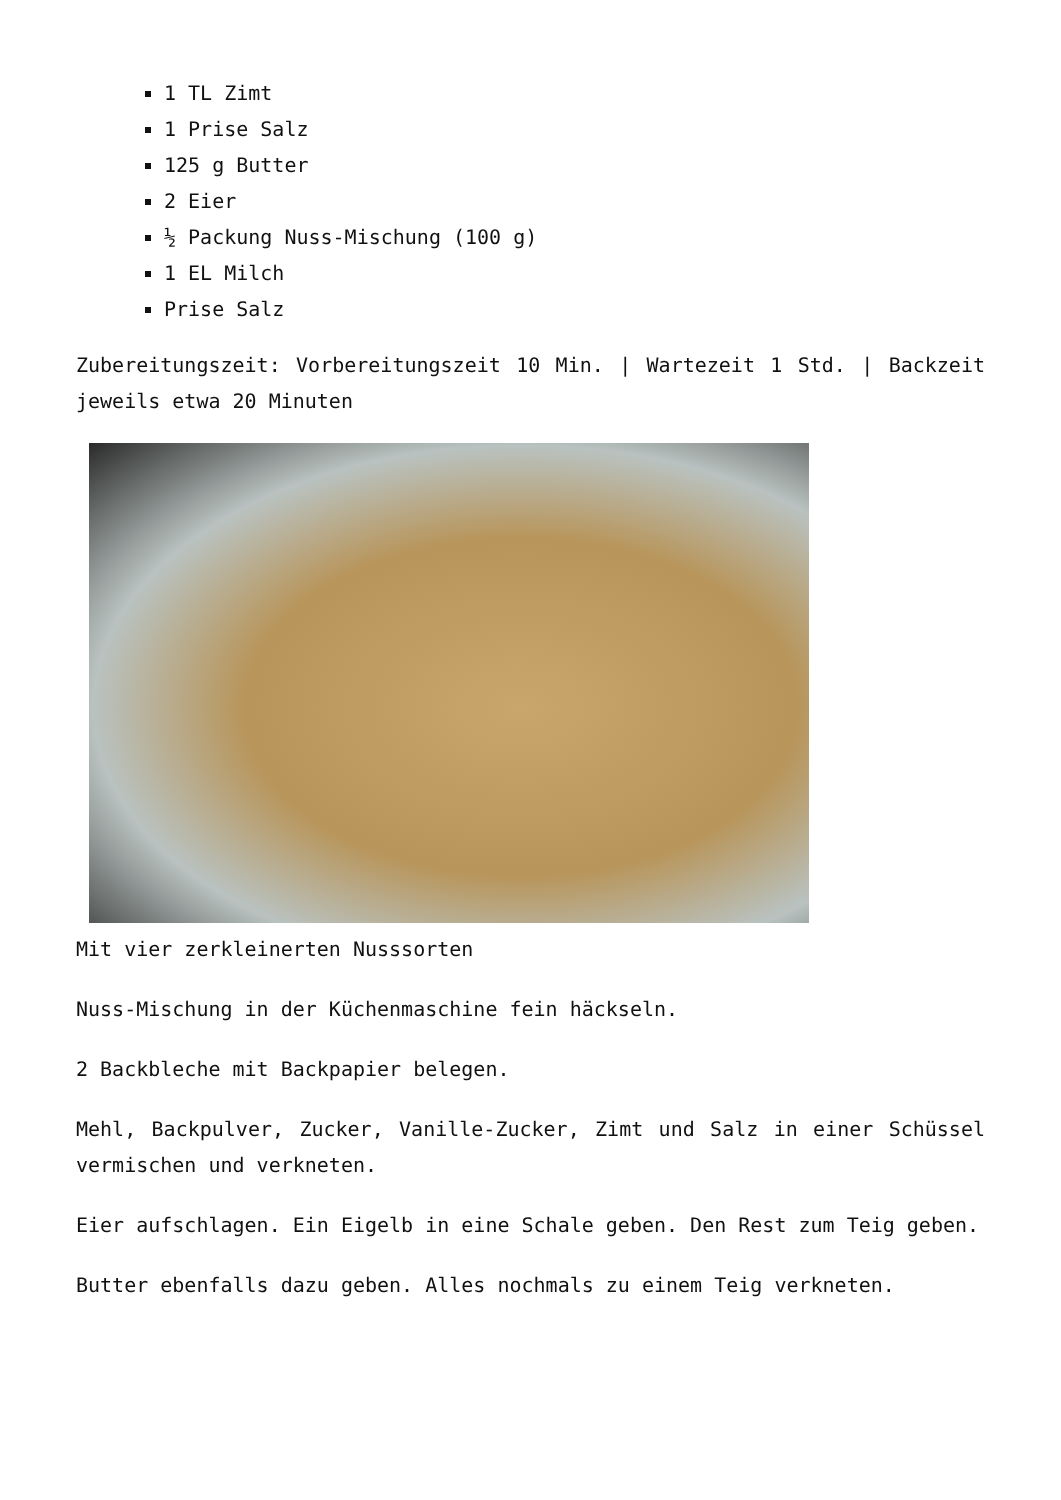1 TL Zimt
1 Prise Salz
125 g Butter
2 Eier
½ Packung Nuss-Mischung (100 g)
1 EL Milch
Prise Salz
Zubereitungszeit: Vorbereitungszeit 10 Min. | Wartezeit 1 Std. | Backzeit jeweils etwa 20 Minuten
Mit vier zerkleinerten Nusssorten
Nuss-Mischung in der Küchenmaschine fein häckseln.
2 Backbleche mit Backpapier belegen.
Mehl, Backpulver, Zucker, Vanille-Zucker, Zimt und Salz in einer Schüssel vermischen und verkneten.
Eier aufschlagen. Ein Eigelb in eine Schale geben. Den Rest zum Teig geben.
Butter ebenfalls dazu geben. Alles nochmals zu einem Teig verkneten.